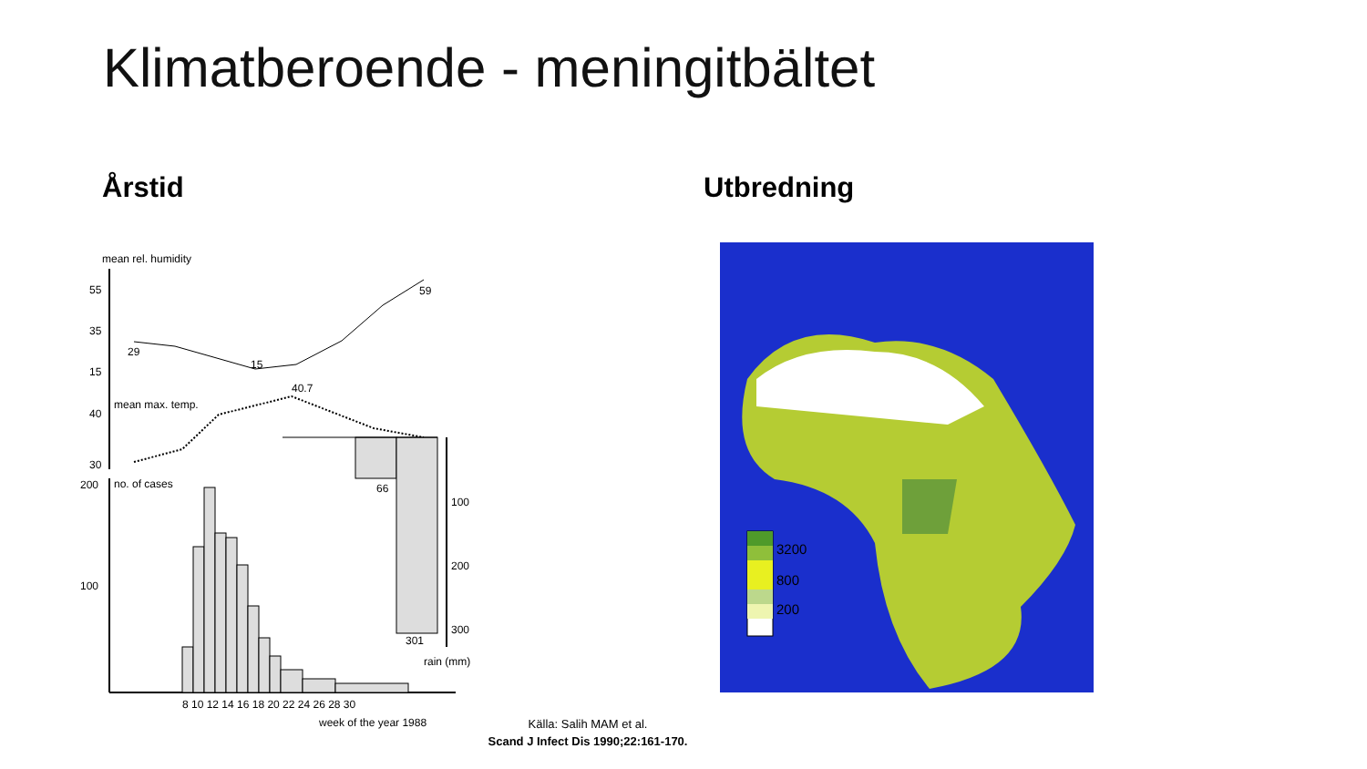Klimatberoende - meningitbältet
Årstid Utbredning
mean rel. humidity
55
35
15
29
15
59
mean max. temp.
40.7
40
30
200
no. of cases
100
66
301
100
200
300
rain (mm)
8 10 12 14 16 18 20 22 24 26 28 30
week of the year 1988
3200
800
200
Källa: Salih MAM et al.
Scand J Infect Dis 1990;22:161-170.